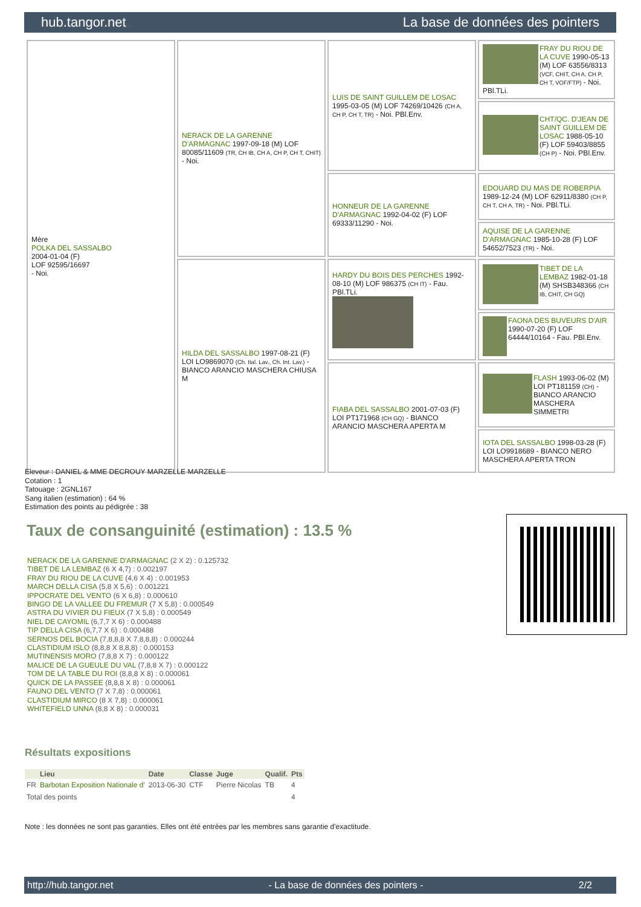hub.tangor.net La base de données des pointers
| Mère POLKA DEL SASSALBO 2004-01-04 (F) LOF 92595/16697 - Noi. | NERACK DE LA GARENNE D'ARMAGNAC 1997-09-18 (M) LOF 80085/11609 (TR, CH IB, CH A, CH P, CH T, CHIT) - Noi. | LUIS DE SAINT GUILLEM DE LOSAC 1995-03-05 (M) LOF 74269/10426 (CH A, CH P, CH T, TR) - Noi. PBl.Env. | FRAY DU RIOU DE LA CUVE 1990-05-13 (M) LOF 63556/8313 (VCF, CHIT, CH A, CH P, CH T, VOF/FTP) - Noi. PBl.TLi. |
| | | | CHT/QC. D'JEAN DE SAINT GUILLEM DE LOSAC 1988-05-10 (F) LOF 59403/8855 (CH P) - Noi. PBl.Env. |
| | | HONNEUR DE LA GARENNE D'ARMAGNAC 1992-04-02 (F) LOF 69333/11290 - Noi. | EDOUARD DU MAS DE ROBERPIA 1989-12-24 (M) LOF 62911/8380 (CH P, CH T, CH A, TR) - Noi. PBl.TLi. |
| | | | AQUISE DE LA GARENNE D'ARMAGNAC 1985-10-28 (F) LOF 54652/7523 (TR) - Noi. |
| | HILDA DEL SASSALBO 1997-08-21 (F) LOI LO9869070 (Ch. Ital. Lav., Ch. Int. Lav.) - BIANCO ARANCIO MASCHERA CHIUSA M | HARDY DU BOIS DES PERCHES 1992-08-10 (M) LOF 986375 (CH IT) - Fau. PBl.TLi. | TIBET DE LA LEMBAZ 1982-01-18 (M) SHSB348366 (CH IB, CHIT, CH GQ) |
| | | | FAONA DES BUVEURS D'AIR 1990-07-20 (F) LOF 64444/10164 - Fau. PBl.Env. |
| | | FIABA DEL SASSALBO 2001-07-03 (F) LOI PT171968 (CH GQ) - BIANCO ARANCIO MASCHERA APERTA M | FLASH 1993-06-02 (M) LOI PT181159 (CH) - BIANCO ARANCIO MASCHERA SIMMETRI |
| | | | IOTA DEL SASSALBO 1998-03-28 (F) LOI LO9918689 - BIANCO NERO MASCHERA APERTA TRON |
Eleveur : DANIEL & MME DECROUY MARZELLE MARZELLE
Cotation : 1
Tatouage : 2GNL167
Sang italien (estimation) : 64 %
Estimation des points au pédigrée : 38
Taux de consanguinité (estimation) : 13.5 %
NERACK DE LA GARENNE D'ARMAGNAC (2 X 2) : 0.125732
TIBET DE LA LEMBAZ (6 X 4,7) : 0.002197
FRAY DU RIOU DE LA CUVE (4,6 X 4) : 0.001953
MARCH DELLA CISA (5,8 X 5,6) : 0.001221
IPPOCRATE DEL VENTO (6 X 6,8) : 0.000610
BINGO DE LA VALLEE DU FREMUR (7 X 5,8) : 0.000549
ASTRA DU VIVIER DU FIEUX (7 X 5,8) : 0.000549
NIEL DE CAYOMIL (6,7,7 X 6) : 0.000488
TIP DELLA CISA (6,7,7 X 6) : 0.000488
SERNOS DEL BOCIA (7,8,8,8 X 7,8,8,8) : 0.000244
CLASTIDIUM ISLO (8,8,8 X 8,8,8) : 0.000153
MUTINENSIS MORO (7,8,8 X 7) : 0.000122
MALICE DE LA GUEULE DU VAL (7,8,8 X 7) : 0.000122
TOM DE LA TABLE DU ROI (8,8,8 X 8) : 0.000061
QUICK DE LA PASSEE (8,8,8 X 8) : 0.000061
FAUNO DEL VENTO (7 X 7,8) : 0.000061
CLASTIDIUM MIRCO (8 X 7,8) : 0.000061
WHITEFIELD UNNA (8,8 X 8) : 0.000031
Résultats expositions
| | Lieu | Date | Classe | Juge | Qualif. | Pts |
| --- | --- | --- | --- | --- | --- | --- |
| FR | Barbotan Exposition Nationale d' | 2013-06-30 | CTF | Pierre Nicolas | TB | 4 |
| Total des points | | | | | | 4 |
Note : les données ne sont pas garanties. Elles ont été entrées par les membres sans garantie d'exactitude.
http://hub.tangor.net - La base de données des pointers - 2/2